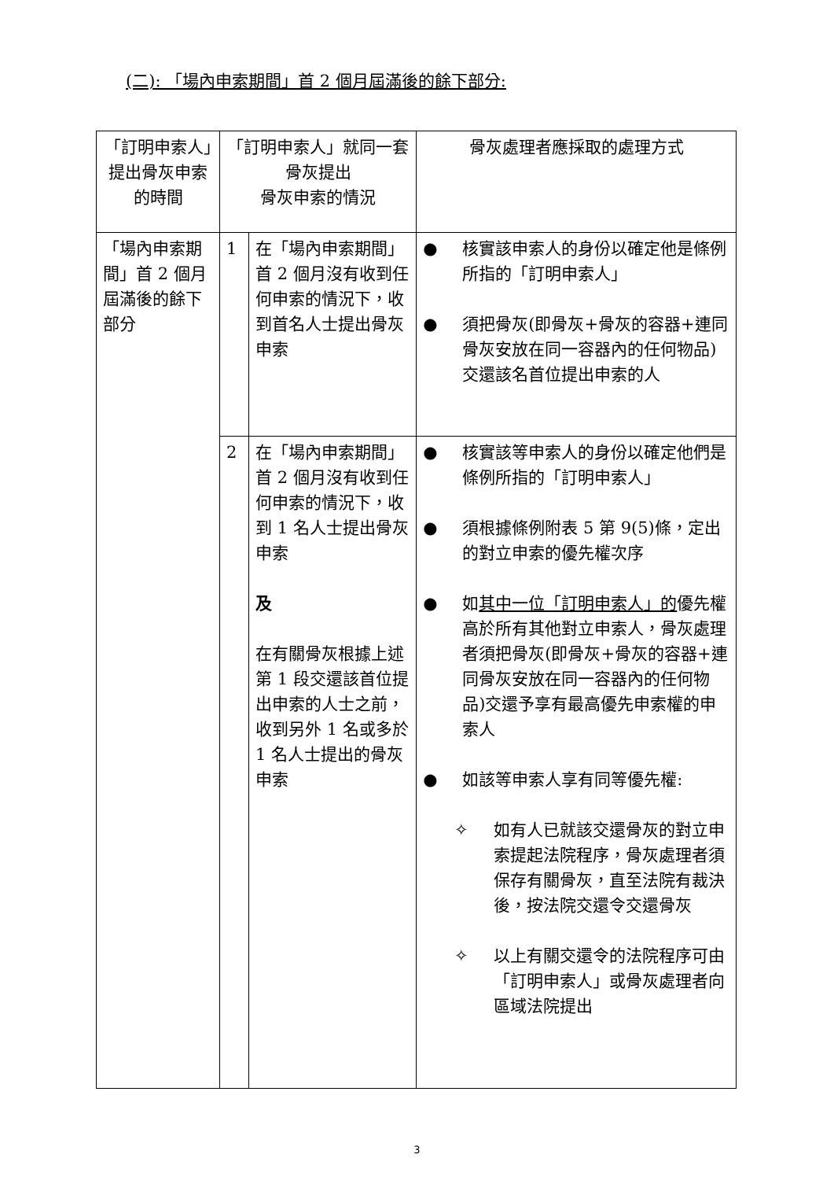(二): 「場內申索期間」首 2 個月屆滿後的餘下部分:
| 「訂明申索人」提出骨灰申索的時間 | 「訂明申索人」就同一套骨灰提出 骨灰申索的情況 | | 骨灰處理者應採取的處理方式 |
| --- | --- | --- | --- |
| 「場內申索期間」首 2 個月屆滿後的餘下部分 | 1 | 在「場內申索期間」首 2 個月沒有收到任何申索的情況下，收到首名人士提出骨灰申索 | ● 核實該申索人的身份以確定他是條例所指的「訂明申索人」 ● 須把骨灰(即骨灰+骨灰的容器+連同骨灰安放在同一容器內的任何物品)交還該名首位提出申索的人 |
| | 2 | 在「場內申索期間」首 2 個月沒有收到任何申索的情況下，收到 1 名人士提出骨灰申索 及 在有關骨灰根據上述第 1 段交還該首位提出申索的人士之前，收到另外 1 名或多於 1 名人士提出的骨灰申索 | ● 核實該等申索人的身份以確定他們是條例所指的「訂明申索人」 ● 須根據條例附表 5 第 9(5)條，定出的對立申索的優先權次序 ● 如 其中一位「訂明申索人」的 優先權高於所有其他對立申索人，骨灰處理者須把骨灰(即骨灰+骨灰的容器+連同骨灰安放在同一容器內的任何物品)交還予享有最高優先申索權的申索人 ● 如該等申索人享有同等優先權: ✧ 如有人已就該交還骨灰的對立申索提起法院程序，骨灰處理者須保存有關骨灰，直至法院有裁決後，按法院交還令交還骨灰 ✧ 以上有關交還令的法院程序可由「訂明申索人」或骨灰處理者向區域法院提出 |
3